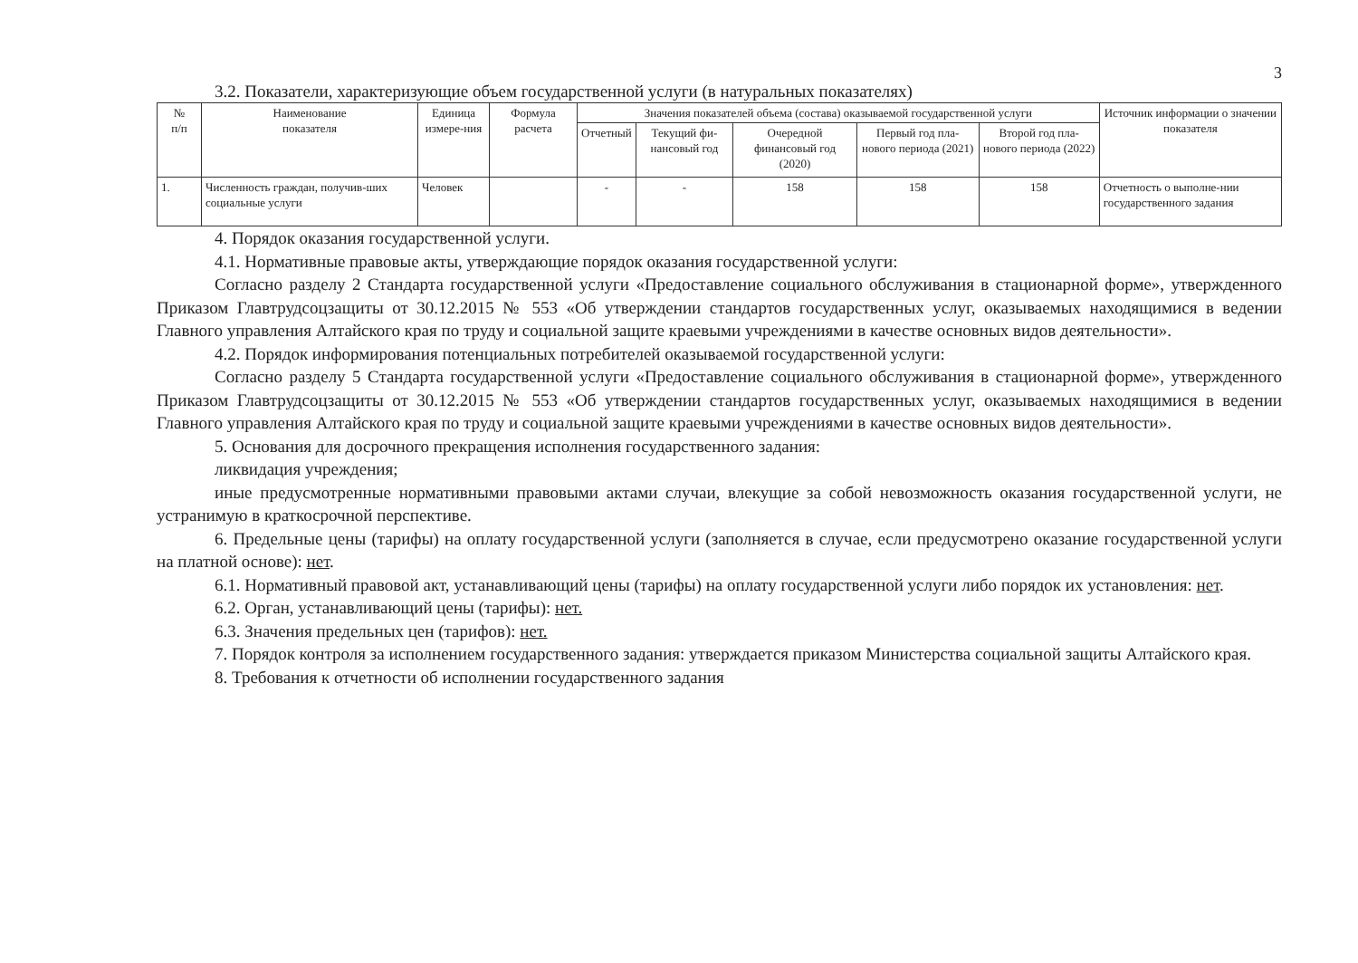3
3.2. Показатели, характеризующие объем государственной услуги (в натуральных показателях)
| № п/п | Наименование показателя | Единица измере-ния | Формула расчета | Значения показателей объема (состава) оказываемой государственной услуги | | | | | Источник информации о значении показателя |
| --- | --- | --- | --- | --- | --- | --- | --- | --- | --- |
| | | | | Отчетный | Текущий фи-нансовый год | Очередной финансовый год (2020) | Первый год пла-нового периода (2021) | Второй год пла-нового периода (2022) | |
| 1. | Численность граждан, получив-ших социальные услуги | Человек | | - | - | 158 | 158 | 158 | Отчетность о выполне-нии государственного задания |
4. Порядок оказания государственной услуги.
4.1. Нормативные правовые акты, утверждающие порядок оказания государственной услуги:
Согласно разделу 2 Стандарта государственной услуги «Предоставление социального обслуживания в стационарной форме», утвержденного Приказом Главтрудсоцзащиты от 30.12.2015 № 553 «Об утверждении стандартов государственных услуг, оказываемых находящимися в ведении Главного управления Алтайского края по труду и социальной защите краевыми учреждениями в качестве основных видов деятельности».
4.2. Порядок информирования потенциальных потребителей оказываемой государственной услуги:
Согласно разделу 5 Стандарта государственной услуги «Предоставление социального обслуживания в стационарной форме», утвержденного Приказом Главтрудсоцзащиты от 30.12.2015 № 553 «Об утверждении стандартов государственных услуг, оказываемых находящимися в ведении Главного управления Алтайского края по труду и социальной защите краевыми учреждениями в качестве основных видов деятельности».
5. Основания для досрочного прекращения исполнения государственного задания:
ликвидация учреждения;
иные предусмотренные нормативными правовыми актами случаи, влекущие за собой невозможность оказания государственной услуги, не устранимую в краткосрочной перспективе.
6. Предельные цены (тарифы) на оплату государственной услуги (заполняется в случае, если предусмотрено оказание государственной услуги на платной основе): нет.
6.1. Нормативный правовой акт, устанавливающий цены (тарифы) на оплату государственной услуги либо порядок их установления: нет.
6.2. Орган, устанавливающий цены (тарифы): нет.
6.3. Значения предельных цен (тарифов): нет.
7. Порядок контроля за исполнением государственного задания: утверждается приказом Министерства социальной защиты Алтайского края.
8. Требования к отчетности об исполнении государственного задания